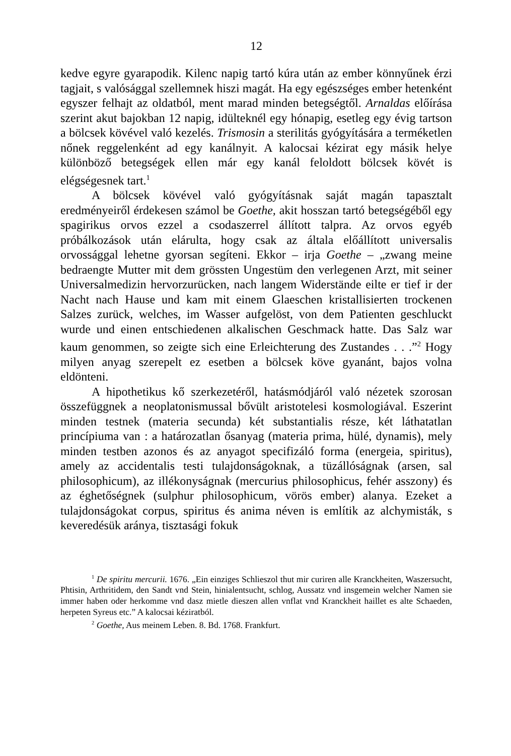12
kedve egyre gyarapodik. Kilenc napig tartó kúra után az ember könnyűnek érzi tagjait, s valósággal szellemnek hiszi magát. Ha egy egészséges ember hetenként egyszer felhajt az oldatból, ment marad minden betegségtől. Arnaldas előírása szerint akut bajokban 12 napig, idülteknél egy hónapig, esetleg egy évig tartson a bölcsek kövével való kezelés. Trismosin a sterilitás gyógyítására a terméketlen nőnek reggelenként ad egy kanálnyit. A kalocsai kézirat egy másik helye különböző betegségek ellen már egy kanál feloldott bölcsek kövét is elégségesnek tart.<sup>1</sup>
A bölcsek kövével való gyógyításnak saját magán tapasztalt eredményeiről érdekesen számol be Goethe, akit hosszan tartó betegségéből egy spagirikus orvos ezzel a csodaszerrel állított talpra. Az orvos egyéb próbálkozások után elárulta, hogy csak az általa előállított universalis orvossággal lehetne gyorsan segíteni. Ekkor – irja Goethe – „zwang meine bedraengte Mutter mit dem grössten Ungestüm den verlegenen Arzt, mit seiner Universalmedizin hervorzurücken, nach langem Widerstände eilte er tief ir der Nacht nach Hause und kam mit einem Glaeschen kristallisierten trockenen Salzes zurück, welches, im Wasser aufgelöst, von dem Patienten geschluckt wurde und einen entschiedenen alkalischen Geschmack hatte. Das Salz war kaum genommen, so zeigte sich eine Erleichterung des Zustandes . . .”<sup>2</sup> Hogy milyen anyag szerepelt ez esetben a bölcsek köve gyanánt, bajos volna eldönteni.
A hipothetikus kő szerkezetéről, hatásmódjáról való nézetek szorosan összefüggnek a neoplatonismussal bővült aristotelesi kosmologiával. Eszerint minden testnek (materia secunda) két substantialis része, két láthatatlan princípiuma van : a határozatlan ősanyag (materia prima, hülé, dynamis), mely minden testben azonos és az anyagot specifizáló forma (energeia, spiritus), amely az accidentalis testi tulajdonságoknak, a tüzállóságnak (arsen, sal philosophicum), az illékonyságnak (mercurius philosophicus, fehér asszony) és az éghetőségnek (sulphur philosophicum, vörös ember) alanya. Ezeket a tulajdonságokat corpus, spiritus és anima néven is említik az alchymisták, s keveredésük aránya, tisztasági fokuk
<sup>1</sup> De spiritu mercurii. 1676. „Ein einziges Schlieszol thut mir curiren alle Kranckheiten, Waszersucht, Phtisin, Arthritidem, den Sandt vnd Stein, hinialentsucht, schlog, Aussatz vnd insgemein welcher Namen sie immer haben oder herkomme vnd dasz mietle dieszen allen vnflat vnd Kranckheit haillet es alte Schaeden, herpeten Syreus etc.” A kalocsai kéziratból.
<sup>2</sup> Goethe, Aus meinem Leben. 8. Bd. 1768. Frankfurt.